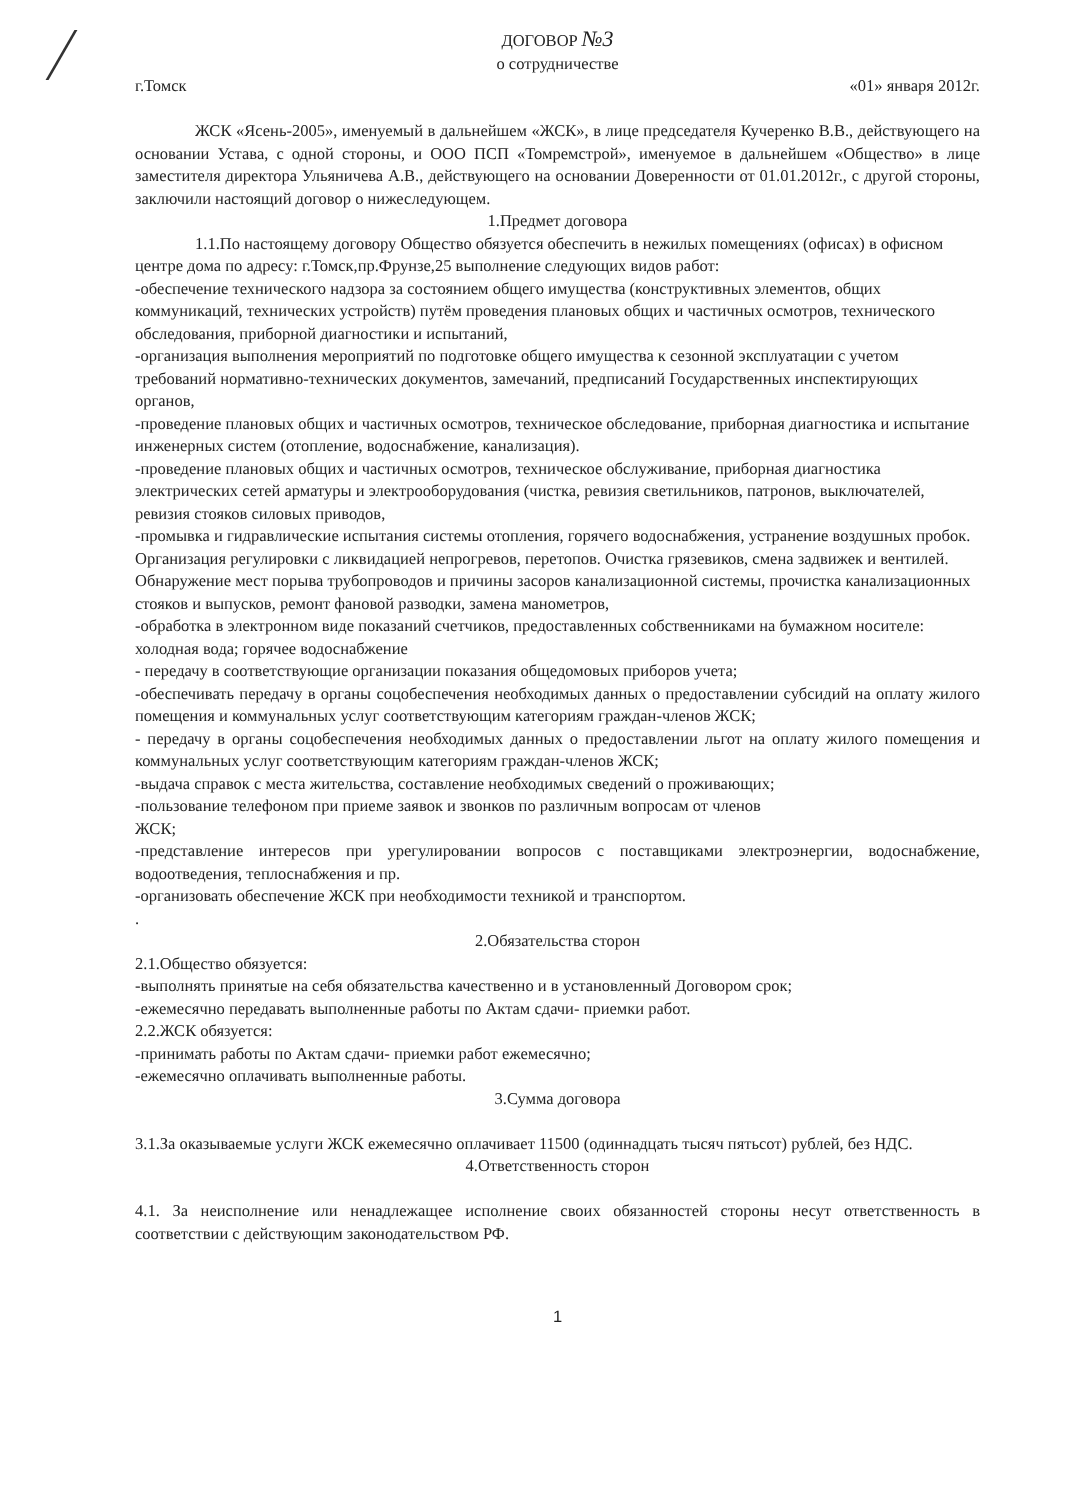ДОГОВОР №3
о сотрудничестве
г.Томск «01» января 2012г.
ЖСК «Ясень-2005», именуемый в дальнейшем «ЖСК», в лице председателя Кучеренко В.В., действующего на основании Устава, с одной стороны, и ООО ПСП «Томремстрой», именуемое в дальнейшем «Общество» в лице заместителя директора Ульяничева А.В., действующего на основании Доверенности от 01.01.2012г., с другой стороны, заключили настоящий договор о нижеследующем.
1.Предмет договора
1.1.По настоящему договору Общество обязуется обеспечить в нежилых помещениях (офисах) в офисном центре дома по адресу: г.Томск,пр.Фрунзе,25 выполнение следующих видов работ:
-обеспечение технического надзора за состоянием общего имущества (конструктивных элементов, общих коммуникаций, технических устройств) путём проведения плановых общих и частичных осмотров, технического обследования, приборной диагностики и испытаний,
-организация выполнения мероприятий по подготовке общего имущества к сезонной эксплуатации с учетом требований нормативно-технических документов, замечаний, предписаний Государственных инспектирующих органов,
-проведение плановых общих и частичных осмотров, техническое обследование, приборная диагностика и испытание инженерных систем (отопление, водоснабжение, канализация).
-проведение плановых общих и частичных осмотров, техническое обслуживание, приборная диагностика электрических сетей арматуры и электрооборудования (чистка, ревизия светильников, патронов, выключателей, ревизия стояков силовых приводов,
-промывка и гидравлические испытания системы отопления, горячего водоснабжения, устранение воздушных пробок. Организация регулировки с ликвидацией непрогревов, перетопов. Очистка грязевиков, смена задвижек и вентилей. Обнаружение мест порыва трубопроводов и причины засоров канализационной системы, прочистка канализационных стояков и выпусков, ремонт фановой разводки, замена манометров,
-обработка в электронном виде показаний счетчиков, предоставленных собственниками на бумажном носителе: холодная вода; горячее водоснабжение
- передачу в соответствующие организации показания общедомовых приборов учета;
-обеспечивать передачу в органы соцобеспечения необходимых данных о предоставлении субсидий на оплату жилого помещения и коммунальных услуг соответствующим категориям граждан-членов ЖСК;
- передачу в органы соцобеспечения необходимых данных о предоставлении льгот на оплату жилого помещения и коммунальных услуг соответствующим категориям граждан-членов ЖСК;
-выдача справок с места жительства, составление необходимых сведений о проживающих;
-пользование телефоном при приеме заявок и звонков по различным вопросам от членов
ЖСК;
-представление интересов при урегулировании вопросов с поставщиками электроэнергии, водоснабжение, водоотведения, теплоснабжения и пр.
-организовать обеспечение ЖСК при необходимости техникой и транспортом.
.
2.Обязательства сторон
2.1.Общество обязуется:
-выполнять принятые на себя обязательства качественно и в установленный Договором срок;
-ежемесячно передавать выполненные работы по Актам сдачи- приемки работ.
2.2.ЖСК обязуется:
-принимать работы по Актам сдачи- приемки работ ежемесячно;
-ежемесячно оплачивать выполненные работы.
3.Сумма договора
3.1.За оказываемые услуги ЖСК ежемесячно оплачивает 11500 (одиннадцать тысяч пятьсот) рублей, без НДС.
4.Ответственность сторон
4.1. За неисполнение или ненадлежащее исполнение своих обязанностей стороны несут ответственность в соответствии с действующим законодательством РФ.
1